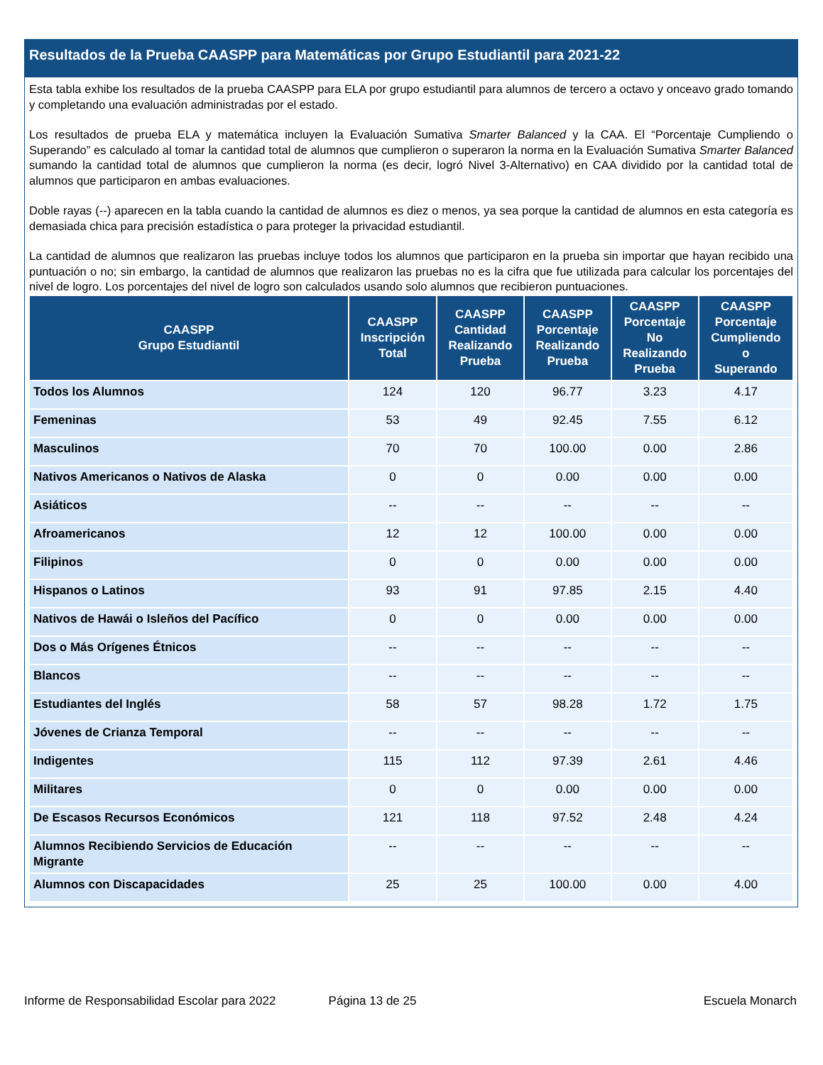Resultados de la Prueba CAASPP para Matemáticas por Grupo Estudiantil para 2021-22
Esta tabla exhibe los resultados de la prueba CAASPP para ELA por grupo estudiantil para alumnos de tercero a octavo y onceavo grado tomando y completando una evaluación administradas por el estado.
Los resultados de prueba ELA y matemática incluyen la Evaluación Sumativa Smarter Balanced y la CAA. El “Porcentaje Cumpliendo o Superando” es calculado al tomar la cantidad total de alumnos que cumplieron o superaron la norma en la Evaluación Sumativa Smarter Balanced sumando la cantidad total de alumnos que cumplieron la norma (es decir, logró Nivel 3-Alternativo) en CAA dividido por la cantidad total de alumnos que participaron en ambas evaluaciones.
Doble rayas (--) aparecen en la tabla cuando la cantidad de alumnos es diez o menos, ya sea porque la cantidad de alumnos en esta categoría es demasiada chica para precisión estadística o para proteger la privacidad estudiantil.
La cantidad de alumnos que realizaron las pruebas incluye todos los alumnos que participaron en la prueba sin importar que hayan recibido una puntuación o no; sin embargo, la cantidad de alumnos que realizaron las pruebas no es la cifra que fue utilizada para calcular los porcentajes del nivel de logro. Los porcentajes del nivel de logro son calculados usando solo alumnos que recibieron puntuaciones.
| CAASPP Grupo Estudiantil | CAASPP Inscripción Total | CAASPP Cantidad Realizando Prueba | CAASPP Porcentaje Realizando Prueba | CAASPP Porcentaje No Realizando Prueba | CAASPP Porcentaje Cumpliendo o Superando |
| --- | --- | --- | --- | --- | --- |
| Todos los Alumnos | 124 | 120 | 96.77 | 3.23 | 4.17 |
| Femeninas | 53 | 49 | 92.45 | 7.55 | 6.12 |
| Masculinos | 70 | 70 | 100.00 | 0.00 | 2.86 |
| Nativos Americanos o Nativos de Alaska | 0 | 0 | 0.00 | 0.00 | 0.00 |
| Asiáticos | -- | -- | -- | -- | -- |
| Afroamericanos | 12 | 12 | 100.00 | 0.00 | 0.00 |
| Filipinos | 0 | 0 | 0.00 | 0.00 | 0.00 |
| Hispanos o Latinos | 93 | 91 | 97.85 | 2.15 | 4.40 |
| Nativos de Hawái o Isleños del Pacífico | 0 | 0 | 0.00 | 0.00 | 0.00 |
| Dos o Más Orígenes Étnicos | -- | -- | -- | -- | -- |
| Blancos | -- | -- | -- | -- | -- |
| Estudiantes del Inglés | 58 | 57 | 98.28 | 1.72 | 1.75 |
| Jóvenes de Crianza Temporal | -- | -- | -- | -- | -- |
| Indigentes | 115 | 112 | 97.39 | 2.61 | 4.46 |
| Militares | 0 | 0 | 0.00 | 0.00 | 0.00 |
| De Escasos Recursos Económicos | 121 | 118 | 97.52 | 2.48 | 4.24 |
| Alumnos Recibiendo Servicios de Educación Migrante | -- | -- | -- | -- | -- |
| Alumnos con Discapacidades | 25 | 25 | 100.00 | 0.00 | 4.00 |
Informe de Responsabilidad Escolar para 2022 Página 13 de 25 Escuela Monarch